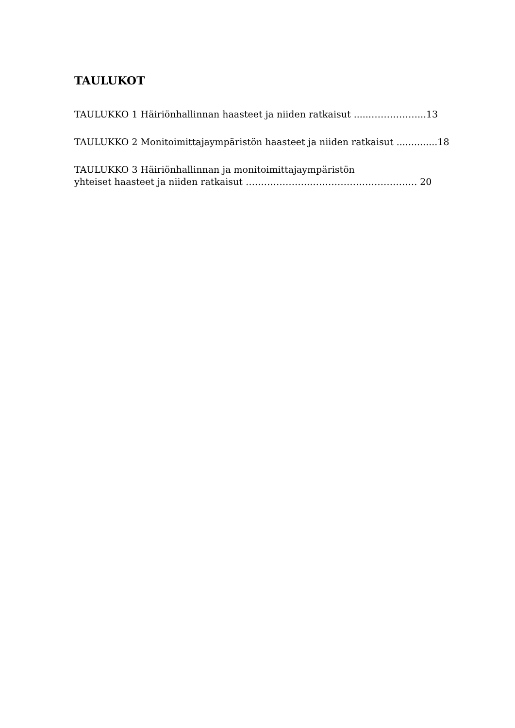TAULUKOT
TAULUKKO 1 Häiriönhallinnan haasteet ja niiden ratkaisut ......……………...13
TAULUKKO 2 Monitoimittajaympäristön haasteet ja niiden ratkaisut ..............18
TAULUKKO 3 Häiriönhallinnan ja monitoimittajaympäristön
yhteiset haasteet ja niiden ratkaisut ….……………..…………………………….. 20